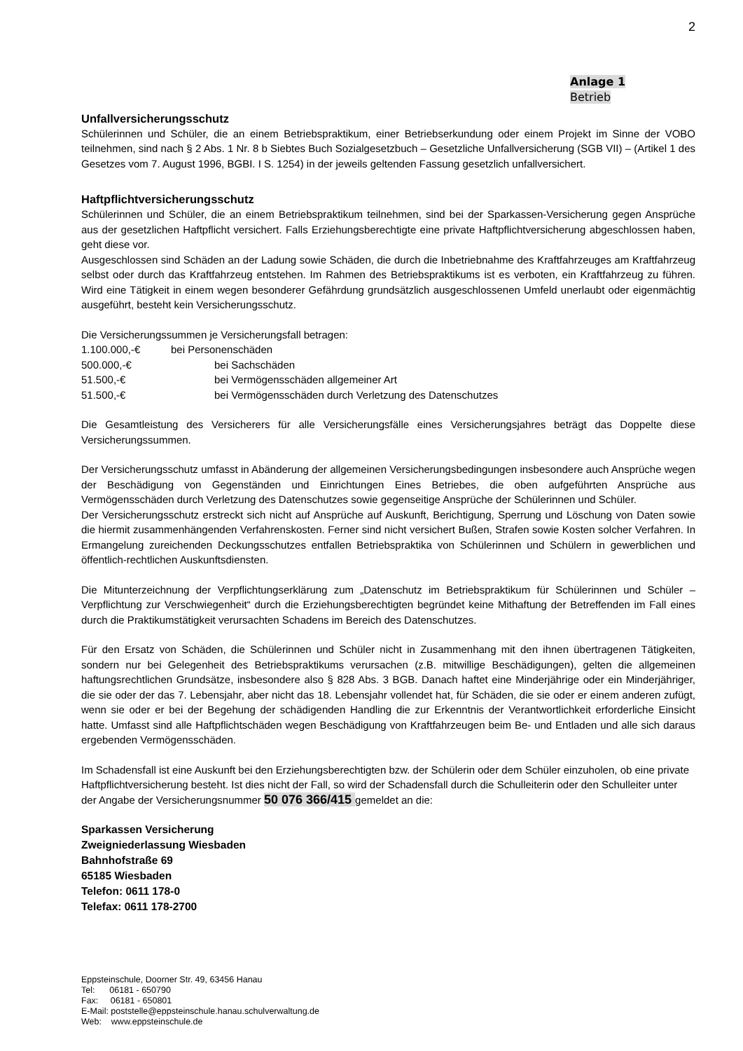2
Anlage 1
Betrieb
Unfallversicherungsschutz
Schülerinnen und Schüler, die an einem Betriebspraktikum, einer Betriebserkundung oder einem Projekt im Sinne der VOBO teilnehmen, sind nach § 2 Abs. 1 Nr. 8 b Siebtes Buch Sozialgesetzbuch – Gesetzliche Unfallversicherung (SGB VII) – (Artikel 1 des Gesetzes vom 7. August 1996, BGBI. I S. 1254) in der jeweils geltenden Fassung gesetzlich unfallversichert.
Haftpflichtversicherungsschutz
Schülerinnen und Schüler, die an einem Betriebspraktikum teilnehmen, sind bei der Sparkassen-Versicherung gegen Ansprüche aus der gesetzlichen Haftpflicht versichert. Falls Erziehungsberechtigte eine private Haftpflichtversicherung abgeschlossen haben, geht diese vor.
Ausgeschlossen sind Schäden an der Ladung sowie Schäden, die durch die Inbetriebnahme des Kraftfahrzeuges am Kraftfahrzeug selbst oder durch das Kraftfahrzeug entstehen. Im Rahmen des Betriebspraktikums ist es verboten, ein Kraftfahrzeug zu führen. Wird eine Tätigkeit in einem wegen besonderer Gefährdung grundsätzlich ausgeschlossenen Umfeld unerlaubt oder eigenmächtig ausgeführt, besteht kein Versicherungsschutz.
Die Versicherungssummen je Versicherungsfall betragen:
1.100.000,-€ bei Personenschäden
500.000,-€ bei Sachschäden
51.500,-€ bei Vermögensschäden allgemeiner Art
51.500,-€ bei Vermögensschäden durch Verletzung des Datenschutzes
Die Gesamtleistung des Versicherers für alle Versicherungsfälle eines Versicherungsjahres beträgt das Doppelte diese Versicherungssummen.
Der Versicherungsschutz umfasst in Abänderung der allgemeinen Versicherungsbedingungen insbesondere auch Ansprüche wegen der Beschädigung von Gegenständen und Einrichtungen Eines Betriebes, die oben aufgeführten Ansprüche aus Vermögensschäden durch Verletzung des Datenschutzes sowie gegenseitige Ansprüche der Schülerinnen und Schüler.
Der Versicherungsschutz erstreckt sich nicht auf Ansprüche auf Auskunft, Berichtigung, Sperrung und Löschung von Daten sowie die hiermit zusammenhängenden Verfahrenskosten. Ferner sind nicht versichert Bußen, Strafen sowie Kosten solcher Verfahren. In Ermangelung zureichenden Deckungsschutzes entfallen Betriebspraktika von Schülerinnen und Schülern in gewerblichen und öffentlich-rechtlichen Auskunftsdiensten.
Die Mitunterzeichnung der Verpflichtungserklärung zum „Datenschutz im Betriebspraktikum für Schülerinnen und Schüler – Verpflichtung zur Verschwiegenheit“ durch die Erziehungsberechtigten begründet keine Mithaftung der Betreffenden im Fall eines durch die Praktikumstätigkeit verursachten Schadens im Bereich des Datenschutzes.
Für den Ersatz von Schäden, die Schülerinnen und Schüler nicht in Zusammenhang mit den ihnen übertragenen Tätigkeiten, sondern nur bei Gelegenheit des Betriebspraktikums verursachen (z.B. mitwillige Beschädigungen), gelten die allgemeinen haftungsrechtlichen Grundsätze, insbesondere also § 828 Abs. 3 BGB. Danach haftet eine Minderjährige oder ein Minderjähriger, die sie oder der das 7. Lebensjahr, aber nicht das 18. Lebensjahr vollendet hat, für Schäden, die sie oder er einem anderen zufügt, wenn sie oder er bei der Begehung der schädigenden Handling die zur Erkenntnis der Verantwortlichkeit erforderliche Einsicht hatte. Umfasst sind alle Haftpflichtschäden wegen Beschädigung von Kraftfahrzeugen beim Be- und Entladen und alle sich daraus ergebenden Vermögensschäden.
Im Schadensfall ist eine Auskunft bei den Erziehungsberechtigten bzw. der Schülerin oder dem Schüler einzuholen, ob eine private Haftpflichtversicherung besteht. Ist dies nicht der Fall, so wird der Schadensfall durch die Schulleiterin oder den Schulleiter unter der Angabe der Versicherungsnummer 50 076 366/415 gemeldet an die:
Sparkassen Versicherung
Zweigniederlassung Wiesbaden
Bahnhofstraße 69
65185 Wiesbaden
Telefon: 0611 178-0
Telefax: 0611 178-2700
Eppsteinschule, Doorner Str. 49, 63456 Hanau
Tel: 06181 - 650790
Fax: 06181 - 650801
E-Mail: poststelle@eppsteinschule.hanau.schulverwaltung.de
Web: www.eppsteinschule.de